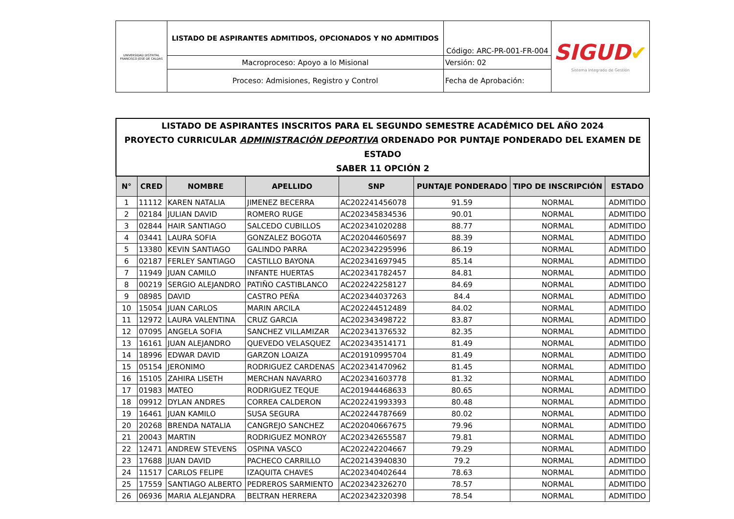| UNIVERSIDAD DISTRITAL FRANCISCO JOSÉ DE CALDAS | LISTADO DE ASPIRANTES ADMITIDOS, OPCIONADOS Y NO ADMITIDOS | Código: ARC-PR-001-FR-004 | SIGUD ✔ Sistema Integrado de Gestión |
| | Macroproceso: Apoyo a lo Misional | Versión: 02 | |
| | Proceso: Admisiones, Registro y Control | Fecha de Aprobación: | |
| LISTADO DE ASPIRANTES INSCRITOS PARA EL SEGUNDO SEMESTRE ACADÉMICO DEL AÑO 2024 PROYECTO CURRICULAR ADMINISTRACIÓN DEPORTIVA ORDENADO POR PUNTAJE PONDERADO DEL EXAMEN DE ESTADO SABER 11 OPCIÓN 2 | | | | | | | |
| N° | CRED | NOMBRE | APELLIDO | SNP | PUNTAJE PONDERADO | TIPO DE INSCRIPCIÓN | ESTADO |
| 1 | 11112 | KAREN NATALIA | JIMENEZ BECERRA | AC202241456078 | 91.59 | NORMAL | ADMITIDO |
| 2 | 02184 | JULIAN DAVID | ROMERO RUGE | AC202345834536 | 90.01 | NORMAL | ADMITIDO |
| 3 | 02844 | HAIR SANTIAGO | SALCEDO CUBILLOS | AC202341020288 | 88.77 | NORMAL | ADMITIDO |
| 4 | 03441 | LAURA SOFIA | GONZALEZ BOGOTA | AC202044605697 | 88.39 | NORMAL | ADMITIDO |
| 5 | 13380 | KEVIN SANTIAGO | GALINDO PARRA | AC202342295996 | 86.19 | NORMAL | ADMITIDO |
| 6 | 02187 | FERLEY SANTIAGO | CASTILLO BAYONA | AC202341697945 | 85.14 | NORMAL | ADMITIDO |
| 7 | 11949 | JUAN CAMILO | INFANTE HUERTAS | AC202341782457 | 84.81 | NORMAL | ADMITIDO |
| 8 | 00219 | SERGIO ALEJANDRO | PATIÑO CASTIBLANCO | AC202242258127 | 84.69 | NORMAL | ADMITIDO |
| 9 | 08985 | DAVID | CASTRO PEÑA | AC202344037263 | 84.4 | NORMAL | ADMITIDO |
| 10 | 15054 | JUAN CARLOS | MARIN ARCILA | AC202244512489 | 84.02 | NORMAL | ADMITIDO |
| 11 | 12972 | LAURA VALENTINA | CRUZ GARCIA | AC202343498722 | 83.87 | NORMAL | ADMITIDO |
| 12 | 07095 | ANGELA SOFIA | SANCHEZ VILLAMIZAR | AC202341376532 | 82.35 | NORMAL | ADMITIDO |
| 13 | 16161 | JUAN ALEJANDRO | QUEVEDO VELASQUEZ | AC202343514171 | 81.49 | NORMAL | ADMITIDO |
| 14 | 18996 | EDWAR DAVID | GARZON LOAIZA | AC201910995704 | 81.49 | NORMAL | ADMITIDO |
| 15 | 05154 | JERONIMO | RODRIGUEZ CARDENAS | AC202341470962 | 81.45 | NORMAL | ADMITIDO |
| 16 | 15105 | ZAHIRA LISETH | MERCHAN NAVARRO | AC202341603778 | 81.32 | NORMAL | ADMITIDO |
| 17 | 01983 | MATEO | RODRIGUEZ TEQUE | AC201944468633 | 80.65 | NORMAL | ADMITIDO |
| 18 | 09912 | DYLAN ANDRES | CORREA CALDERON | AC202241993393 | 80.48 | NORMAL | ADMITIDO |
| 19 | 16461 | JUAN KAMILO | SUSA SEGURA | AC202244787669 | 80.02 | NORMAL | ADMITIDO |
| 20 | 20268 | BRENDA NATALIA | CANGREJO SANCHEZ | AC202040667675 | 79.96 | NORMAL | ADMITIDO |
| 21 | 20043 | MARTIN | RODRIGUEZ MONROY | AC202342655587 | 79.81 | NORMAL | ADMITIDO |
| 22 | 12471 | ANDREW STEVENS | OSPINA VASCO | AC202242204667 | 79.29 | NORMAL | ADMITIDO |
| 23 | 17688 | JUAN DAVID | PACHECO CARRILLO | AC202143940830 | 79.2 | NORMAL | ADMITIDO |
| 24 | 11517 | CARLOS FELIPE | IZAQUITA CHAVES | AC202340402644 | 78.63 | NORMAL | ADMITIDO |
| 25 | 17559 | SANTIAGO ALBERTO | PEDREROS SARMIENTO | AC202342326270 | 78.57 | NORMAL | ADMITIDO |
| 26 | 06936 | MARIA ALEJANDRA | BELTRAN HERRERA | AC202342320398 | 78.54 | NORMAL | ADMITIDO |